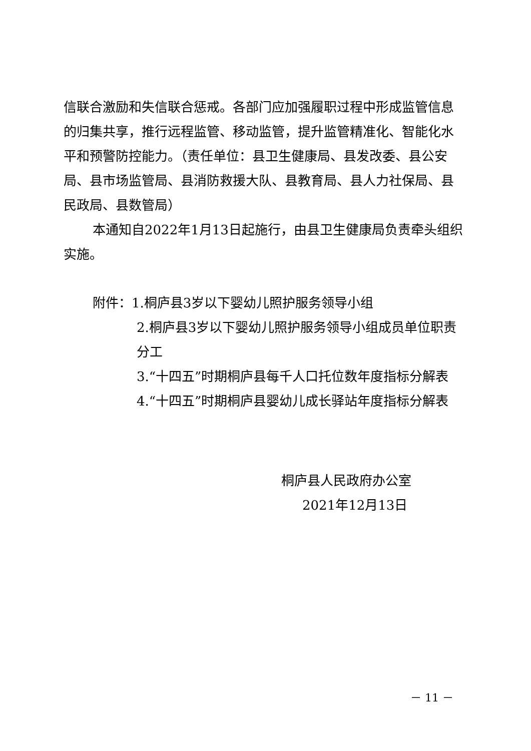信联合激励和失信联合惩戒。各部门应加强履职过程中形成监管信息的归集共享，推行远程监管、移动监管，提升监管精准化、智能化水平和预警防控能力。（责任单位：县卫生健康局、县发改委、县公安局、县市场监管局、县消防救援大队、县教育局、县人力社保局、县民政局、县数管局）
本通知自2022年1月13日起施行，由县卫生健康局负责牵头组织实施。
附件：1.桐庐县3岁以下婴幼儿照护服务领导小组
2.桐庐县3岁以下婴幼儿照护服务领导小组成员单位职责分工
3.“十四五”时期桐庐县每千人口托位数年度指标分解表
4.“十四五”时期桐庐县婴幼儿成长驿站年度指标分解表
桐庐县人民政府办公室
2021年12月13日
－ 11 －